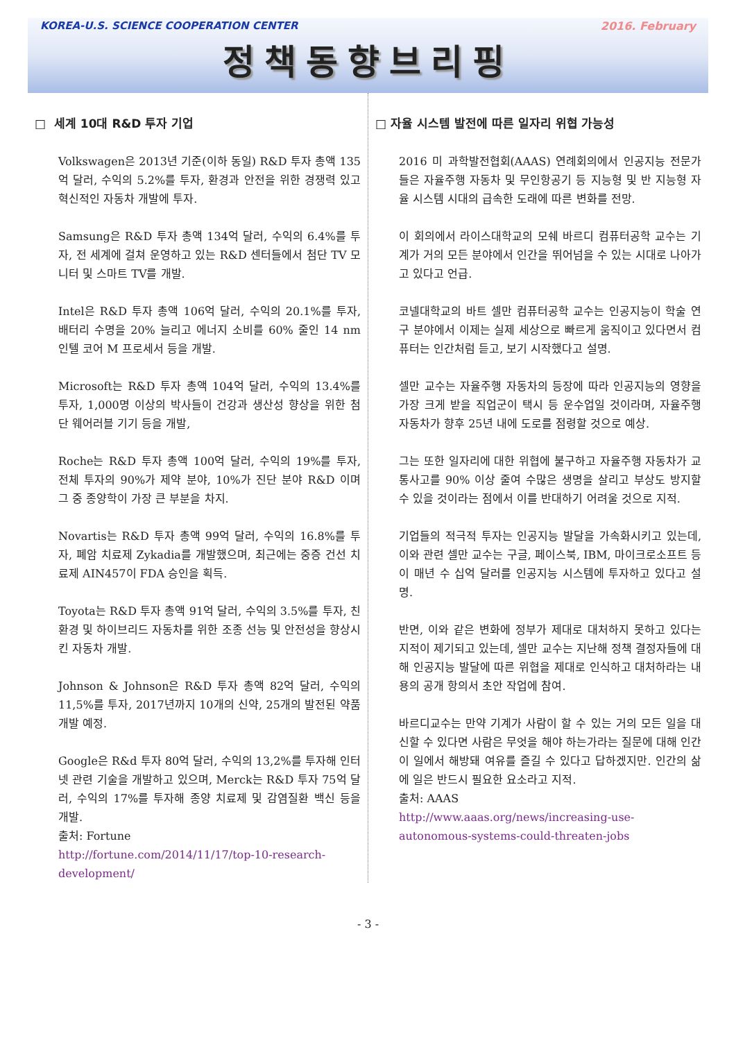KOREA-U.S. SCIENCE COOPERATION CENTER 2016. February
정책동향브리핑
□ 세계 10대 R&D 투자 기업
Volkswagen은 2013년 기준(이하 동일) R&D 투자 총액 135억 달러, 수익의 5.2%를 투자, 환경과 안전을 위한 경쟁력 있고 혁신적인 자동차 개발에 투자.
Samsung은 R&D 투자 총액 134억 달러, 수익의 6.4%를 투자, 전 세계에 걸쳐 운영하고 있는 R&D 센터들에서 첨단 TV 모니터 및 스마트 TV를 개발.
Intel은 R&D 투자 총액 106억 달러, 수익의 20.1%를 투자, 배터리 수명을 20% 늘리고 에너지 소비를 60% 줄인 14 nm 인텔 코어 M 프로세서 등을 개발.
Microsoft는 R&D 투자 총액 104억 달러, 수익의 13.4%를 투자, 1,000명 이상의 박사들이 건강과 생산성 향상을 위한 첨단 웨어러블 기기 등을 개발,
Roche는 R&D 투자 총액 100억 달러, 수익의 19%를 투자, 전체 투자의 90%가 제약 분야, 10%가 진단 분야 R&D 이며 그 중 종양학이 가장 큰 부분을 차지.
Novartis는 R&D 투자 총액 99억 달러, 수익의 16.8%를 투자, 폐암 치료제 Zykadia를 개발했으며, 최근에는 중증 건선 치료제 AIN457이 FDA 승인을 획득.
Toyota는 R&D 투자 총액 91억 달러, 수익의 3.5%를 투자, 친환경 및 하이브리드 자동차를 위한 조종 선능 및 안전성을 향상시킨 자동차 개발.
Johnson & Johnson은 R&D 투자 총액 82억 달러, 수익의 11,5%를 투자, 2017년까지 10개의 신약, 25개의 발전된 약품 개발 예정.
Google은 R&d 투자 80억 달러, 수익의 13,2%를 투자해 인터넷 관련 기술을 개발하고 있으며, Merck는 R&D 투자 75억 달러, 수익의 17%를 투자해 종양 치료제 및 감염질환 백신 등을 개발.
출처: Fortune
http://fortune.com/2014/11/17/top-10-research-development/
□ 자율 시스템 발전에 따른 일자리 위협 가능성
2016 미 과학발전협회(AAAS) 연례회의에서 인공지능 전문가들은 자율주행 자동차 및 무인항공기 등 지능형 및 반 지능형 자율 시스템 시대의 급속한 도래에 따른 변화를 전망.
이 회의에서 라이스대학교의 모쉐 바르디 컴퓨터공학 교수는 기계가 거의 모든 분야에서 인간을 뛰어넘을 수 있는 시대로 나아가고 있다고 언급.
코넬대학교의 바트 셀만 컴퓨터공학 교수는 인공지능이 학술 연구 분야에서 이제는 실제 세상으로 빠르게 움직이고 있다면서 컴퓨터는 인간처럼 듣고, 보기 시작했다고 설명.
셀만 교수는 자율주행 자동차의 등장에 따라 인공지능의 영향을 가장 크게 받을 직업군이 택시 등 운수업일 것이라며, 자율주행 자동차가 향후 25년 내에 도로를 점령할 것으로 예상.
그는 또한 일자리에 대한 위협에 불구하고 자율주행 자동차가 교통사고를 90% 이상 줄여 수많은 생명을 살리고 부상도 방지할 수 있을 것이라는 점에서 이를 반대하기 어려울 것으로 지적.
기업들의 적극적 투자는 인공지능 발달을 가속화시키고 있는데, 이와 관련 셀만 교수는 구글, 페이스북, IBM, 마이크로소프트 등이 매년 수 십억 달러를 인공지능 시스템에 투자하고 있다고 설명.
반면, 이와 같은 변화에 정부가 제대로 대처하지 못하고 있다는 지적이 제기되고 있는데, 셀만 교수는 지난해 정책 결정자들에 대해 인공지능 발달에 따른 위협을 제대로 인식하고 대처하라는 내용의 공개 항의서 초안 작업에 참여.
바르디교수는 만약 기계가 사람이 할 수 있는 거의 모든 일을 대신할 수 있다면 사람은 무엇을 해야 하는가라는 질문에 대해 인간이 일에서 해방돼 여유를 즐길 수 있다고 답하겠지만. 인간의 삶에 일은 반드시 필요한 요소라고 지적.
출처: AAAS
http://www.aaas.org/news/increasing-use-autonomous-systems-could-threaten-jobs
- 3 -